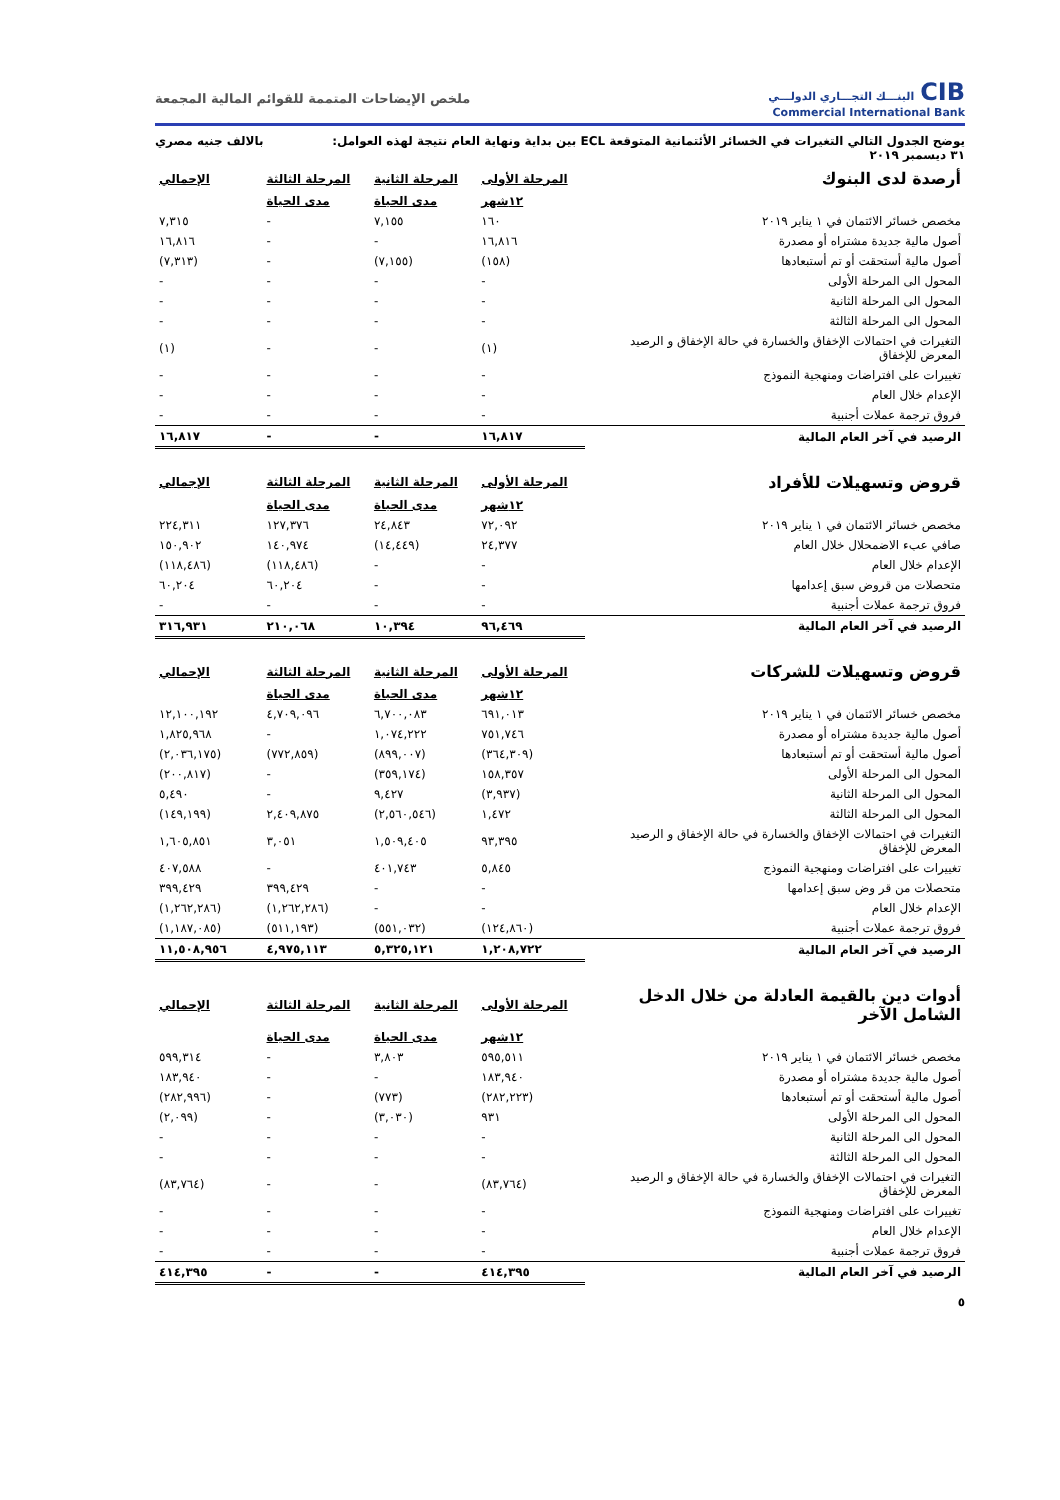CIBالبنـــك التجـــاري الدولـــي
Commercial International Bank
ملخص الإيضاحات المتممة للقوائم المالية المجمعة
يوضح الجدول التالي التغيرات في الخسائر الأئتمانية المتوقعة ECL بين بداية ونهاية العام نتيجة لهذه العوامل:
٣١ ديسمبر ٢٠١٩ بالالف جنيه مصري
| أرصدة لدى البنوك | المرحلة الأولى | المرحلة الثانية | المرحلة الثالثة | الإجمالي |
| | ١٢شهر | مدى الحياة | مدى الحياة | |
| مخصص خسائر الائتمان في ١ يناير ٢٠١٩ | ١٦٠ | ٧,١٥٥ | - | ٧,٣١٥ |
| أصول مالية جديدة مشتراه أو مصدرة | ١٦,٨١٦ | - | - | ١٦,٨١٦ |
| أصول مالية أستحقت أو تم أستبعادها | (١٥٨) | (٧,١٥٥) | - | (٧,٣١٣) |
| المحول الى المرحلة الأولى | - | - | - | - |
| المحول الى المرحلة الثانية | - | - | - | - |
| المحول الى المرحلة الثالثة | - | - | - | - |
| التغيرات في احتمالات الإخفاق والخسارة في حالة الإخفاق و الرصيد المعرض للإخفاق | (١) | - | - | (١) |
| تغييرات على افتراضات ومنهجية النموذج | - | - | - | - |
| الإعدام خلال العام | - | - | - | - |
| فروق ترجمة عملات أجنبية | - | - | - | - |
| الرصيد في آخر العام المالية | ١٦,٨١٧ | - | - | ١٦,٨١٧ |
| قروض وتسهيلات للأفراد | المرحلة الأولى | المرحلة الثانية | المرحلة الثالثة | الإجمالي |
| | ١٢شهر | مدى الحياة | مدى الحياة | |
| مخصص خسائر الائتمان في ١ يناير ٢٠١٩ | ٧٢,٠٩٢ | ٢٤,٨٤٣ | ١٢٧,٣٧٦ | ٢٢٤,٣١١ |
| صافي عبء الاضمحلال خلال العام | ٢٤,٣٧٧ | (١٤,٤٤٩) | ١٤٠,٩٧٤ | ١٥٠,٩٠٢ |
| الإعدام خلال العام | - | - | (١١٨,٤٨٦) | (١١٨,٤٨٦) |
| متحصلات من قروض سبق إعدامها | - | - | ٦٠,٢٠٤ | ٦٠,٢٠٤ |
| فروق ترجمة عملات أجنبية | - | - | - | - |
| الرصيد في آخر العام المالية | ٩٦,٤٦٩ | ١٠,٣٩٤ | ٢١٠,٠٦٨ | ٣١٦,٩٣١ |
| قروض وتسهيلات للشركات | المرحلة الأولى | المرحلة الثانية | المرحلة الثالثة | الإجمالي |
| | ١٢شهر | مدى الحياة | مدى الحياة | |
| مخصص خسائر الائتمان في ١ يناير ٢٠١٩ | ٦٩١,٠١٣ | ٦,٧٠٠,٠٨٣ | ٤,٧٠٩,٠٩٦ | ١٢,١٠٠,١٩٢ |
| أصول مالية جديدة مشتراه أو مصدرة | ٧٥١,٧٤٦ | ١,٠٧٤,٢٢٢ | - | ١,٨٢٥,٩٦٨ |
| أصول مالية أستحقت أو تم أستبعادها | (٣٦٤,٣٠٩) | (٨٩٩,٠٠٧) | (٧٧٢,٨٥٩) | (٢,٠٣٦,١٧٥) |
| المحول الى المرحلة الأولى | ١٥٨,٣٥٧ | (٣٥٩,١٧٤) | - | (٢٠٠,٨١٧) |
| المحول الى المرحلة الثانية | (٣,٩٣٧) | ٩,٤٢٧ | - | ٥,٤٩٠ |
| المحول الى المرحلة الثالثة | ١,٤٧٢ | (٢,٥٦٠,٥٤٦) | ٢,٤٠٩,٨٧٥ | (١٤٩,١٩٩) |
| التغيرات في احتمالات الإخفاق والخسارة في حالة الإخفاق و الرصيد المعرض للإخفاق | ٩٣,٣٩٥ | ١,٥٠٩,٤٠٥ | ٣,٠٥١ | ١,٦٠٥,٨٥١ |
| تغييرات على افتراضات ومنهجية النموذج | ٥,٨٤٥ | ٤٠١,٧٤٣ | - | ٤٠٧,٥٨٨ |
| متحصلات من قر وض سبق إعدامها | - | - | ٣٩٩,٤٢٩ | ٣٩٩,٤٢٩ |
| الإعدام خلال العام | - | - | (١,٢٦٢,٢٨٦) | (١,٢٦٢,٢٨٦) |
| فروق ترجمة عملات أجنبية | (١٢٤,٨٦٠) | (٥٥١,٠٣٢) | (٥١١,١٩٣) | (١,١٨٧,٠٨٥) |
| الرصيد في آخر العام المالية | ١,٢٠٨,٧٢٢ | ٥,٣٢٥,١٢١ | ٤,٩٧٥,١١٣ | ١١,٥٠٨,٩٥٦ |
| أدوات دين بالقيمة العادلة من خلال الدخل الشامل الآخر | المرحلة الأولى | المرحلة الثانية | المرحلة الثالثة | الإجمالي |
| | ١٢شهر | مدى الحياة | مدى الحياة | |
| مخصص خسائر الائتمان في ١ يناير ٢٠١٩ | ٥٩٥,٥١١ | ٣,٨٠٣ | - | ٥٩٩,٣١٤ |
| أصول مالية جديدة مشتراه أو مصدرة | ١٨٣,٩٤٠ | - | - | ١٨٣,٩٤٠ |
| أصول مالية أستحقت أو تم أستبعادها | (٢٨٢,٢٢٣) | (٧٧٣) | - | (٢٨٢,٩٩٦) |
| المحول الى المرحلة الأولى | ٩٣١ | (٣,٠٣٠) | - | (٢,٠٩٩) |
| المحول الى المرحلة الثانية | - | - | - | - |
| المحول الى المرحلة الثالثة | - | - | - | - |
| التغيرات في احتمالات الإخفاق والخسارة في حالة الإخفاق و الرصيد المعرض للإخفاق | (٨٣,٧٦٤) | - | - | (٨٣,٧٦٤) |
| تغييرات على افتراضات ومنهجية النموذج | - | - | - | - |
| الإعدام خلال العام | - | - | - | - |
| فروق ترجمة عملات أجنبية | - | - | - | - |
| الرصيد في آخر العام المالية | ٤١٤,٣٩٥ | - | - | ٤١٤,٣٩٥ |
٥